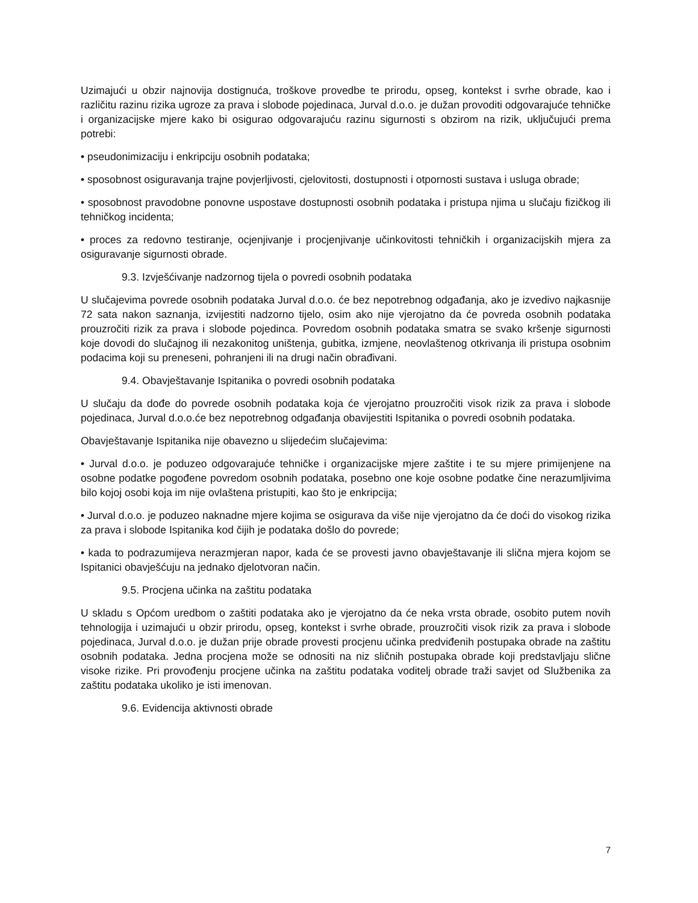Uzimajući u obzir najnovija dostignuća, troškove provedbe te prirodu, opseg, kontekst i svrhe obrade, kao i različitu razinu rizika ugroze za prava i slobode pojedinaca, Jurval d.o.o. je dužan provoditi odgovarajuće tehničke i organizacijske mjere kako bi osigurao odgovarajuću razinu sigurnosti s obzirom na rizik, uključujući prema potrebi:
• pseudonimizaciju i enkripciju osobnih podataka;
• sposobnost osiguravanja trajne povjerljivosti, cjelovitosti, dostupnosti i otpornosti sustava i usluga obrade;
• sposobnost pravodobne ponovne uspostave dostupnosti osobnih podataka i pristupa njima u slučaju fizičkog ili tehničkog incidenta;
• proces za redovno testiranje, ocjenjivanje i procjenjivanje učinkovitosti tehničkih i organizacijskih mjera za osiguravanje sigurnosti obrade.
9.3. Izvješćivanje nadzornog tijela o povredi osobnih podataka
U slučajevima povrede osobnih podataka Jurval d.o.o. će bez nepotrebnog odgađanja, ako je izvedivo najkasnije 72 sata nakon saznanja, izvijestiti nadzorno tijelo, osim ako nije vjerojatno da će povreda osobnih podataka prouzročiti rizik za prava i slobode pojedinca. Povredom osobnih podataka smatra se svako kršenje sigurnosti koje dovodi do slučajnog ili nezakonitog uništenja, gubitka, izmjene, neovlaštenog otkrivanja ili pristupa osobnim podacima koji su preneseni, pohranjeni ili na drugi način obrađivani.
9.4. Obavještavanje Ispitanika o povredi osobnih podataka
U slučaju da dođe do povrede osobnih podataka koja će vjerojatno prouzročiti visok rizik za prava i slobode pojedinaca, Jurval d.o.o.će bez nepotrebnog odgađanja obavijestiti Ispitanika o povredi osobnih podataka.
Obavještavanje Ispitanika nije obavezno u slijedećim slučajevima:
• Jurval d.o.o. je poduzeo odgovarajuće tehničke i organizacijske mjere zaštite i te su mjere primijenjene na osobne podatke pogođene povredom osobnih podataka, posebno one koje osobne podatke čine nerazumljivima bilo kojoj osobi koja im nije ovlaštena pristupiti, kao što je enkripcija;
• Jurval d.o.o. je poduzeo naknadne mjere kojima se osigurava da više nije vjerojatno da će doći do visokog rizika za prava i slobode Ispitanika kod čijih je podataka došlo do povrede;
• kada to podrazumijeva nerazmjeran napor, kada će se provesti javno obavještavanje ili slična mjera kojom se Ispitanici obavješćuju na jednako djelotvoran način.
9.5. Procjena učinka na zaštitu podataka
U skladu s Općom uredbom o zaštiti podataka ako je vjerojatno da će neka vrsta obrade, osobito putem novih tehnologija i uzimajući u obzir prirodu, opseg, kontekst i svrhe obrade, prouzročiti visok rizik za prava i slobode pojedinaca, Jurval d.o.o. je dužan prije obrade provesti procjenu učinka predviđenih postupaka obrade na zaštitu osobnih podataka. Jedna procjena može se odnositi na niz sličnih postupaka obrade koji predstavljaju slične visoke rizike. Pri provođenju procjene učinka na zaštitu podataka voditelj obrade traži savjet od Službenika za zaštitu podataka ukoliko je isti imenovan.
9.6. Evidencija aktivnosti obrade
7